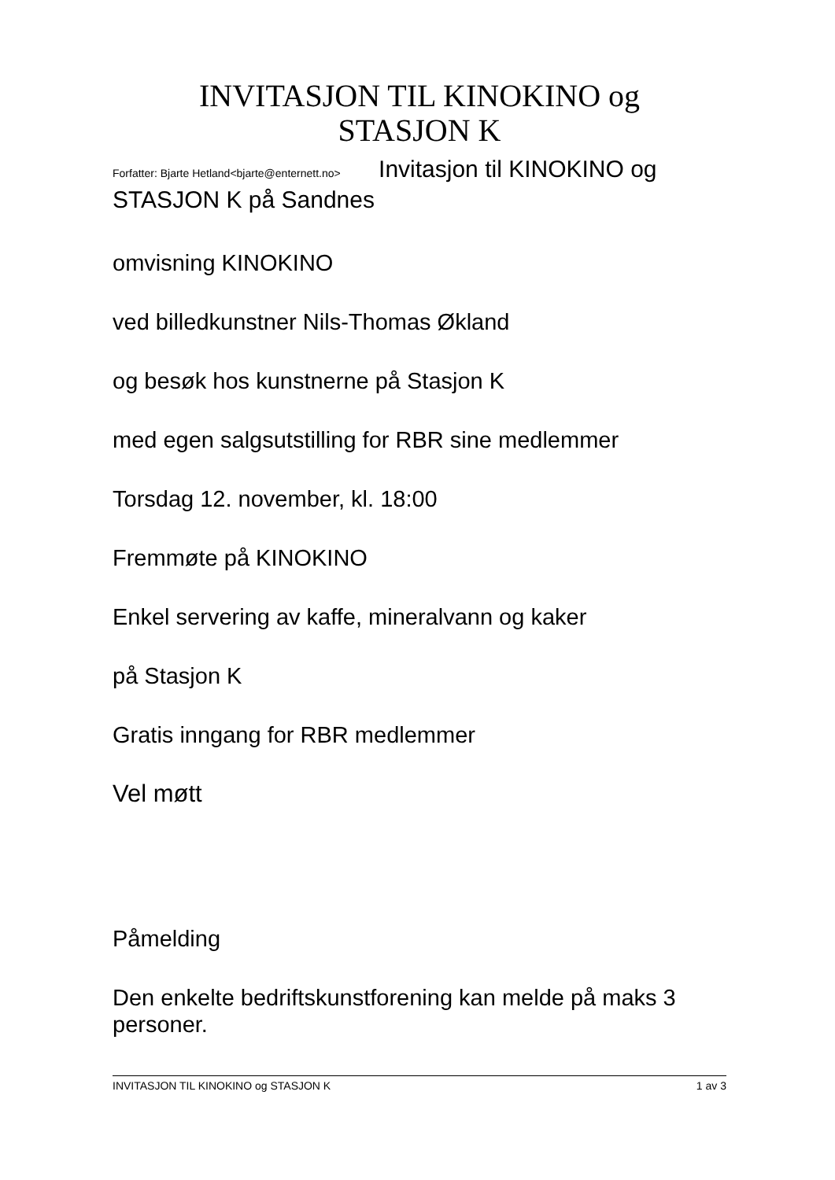INVITASJON TIL KINOKINO og
STASJON K
Forfatter: Bjarte Hetland<bjarte@enternett.no> Invitasjon til KINOKINO og STASJON K på Sandnes
omvisning KINOKINO
ved billedkunstner Nils-Thomas Økland
og besøk hos kunstnerne på Stasjon K
med egen salgsutstilling for RBR sine medlemmer
Torsdag 12. november, kl. 18:00
Fremmøte på KINOKINO
Enkel servering av kaffe, mineralvann og kaker
på Stasjon K
Gratis inngang for RBR medlemmer
Vel møtt
Påmelding
Den enkelte bedriftskunstforening kan melde på maks 3 personer.
INVITASJON TIL KINOKINO og STASJON K 1 av 3